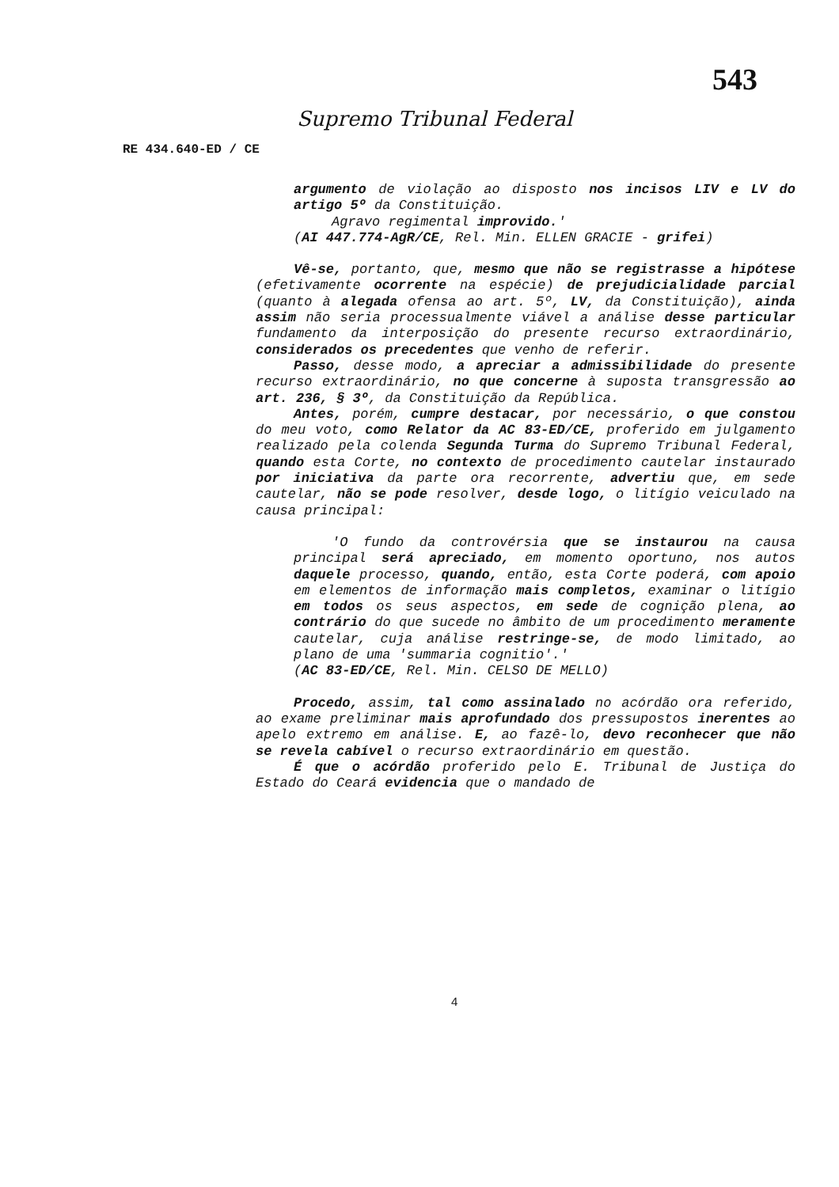543
Supremo Tribunal Federal
RE 434.640-ED / CE
argumento de violação ao disposto nos incisos LIV e LV do artigo 5º da Constituição.
Agravo regimental improvido.'
(AI 447.774-AgR/CE, Rel. Min. ELLEN GRACIE - grifei)
Vê-se, portanto, que, mesmo que não se registrasse a hipótese (efetivamente ocorrente na espécie) de prejudicialidade parcial (quanto à alegada ofensa ao art. 5º, LV, da Constituição), ainda assim não seria processualmente viável a análise desse particular fundamento da interposição do presente recurso extraordinário, considerados os precedentes que venho de referir.
Passo, desse modo, a apreciar a admissibilidade do presente recurso extraordinário, no que concerne à suposta transgressão ao art. 236, § 3º, da Constituição da República.
Antes, porém, cumpre destacar, por necessário, o que constou do meu voto, como Relator da AC 83-ED/CE, proferido em julgamento realizado pela colenda Segunda Turma do Supremo Tribunal Federal, quando esta Corte, no contexto de procedimento cautelar instaurado por iniciativa da parte ora recorrente, advertiu que, em sede cautelar, não se pode resolver, desde logo, o litígio veiculado na causa principal:
'O fundo da controvérsia que se instaurou na causa principal será apreciado, em momento oportuno, nos autos daquele processo, quando, então, esta Corte poderá, com apoio em elementos de informação mais completos, examinar o litígio em todos os seus aspectos, em sede de cognição plena, ao contrário do que sucede no âmbito de um procedimento meramente cautelar, cuja análise restringe-se, de modo limitado, ao plano de uma 'summaria cognitio'.'
(AC 83-ED/CE, Rel. Min. CELSO DE MELLO)
Procedo, assim, tal como assinalado no acórdão ora referido, ao exame preliminar mais aprofundado dos pressupostos inerentes ao apelo extremo em análise. E, ao fazê-lo, devo reconhecer que não se revela cabível o recurso extraordinário em questão.
É que o acórdão proferido pelo E. Tribunal de Justiça do Estado do Ceará evidencia que o mandado de
4